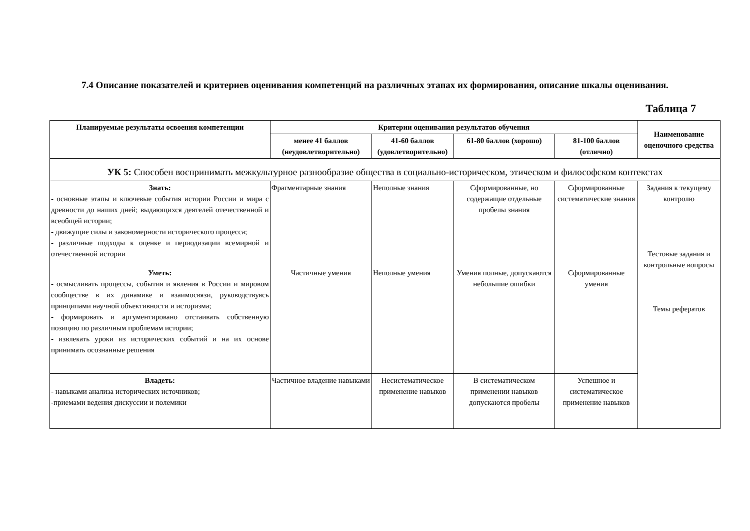7.4 Описание показателей и критериев оценивания компетенций на различных этапах их формирования, описание шкалы оценивания.
Таблица 7
| Планируемые результаты освоения компетенции | Критерии оценивания результатов обучения | | | | Наименование оценочного средства |
| --- | --- | --- | --- | --- | --- |
| | менее 41 баллов (неудовлетворительно) | 41-60 баллов (удовлетворительно) | 61-80 баллов (хорошо) | 81-100 баллов (отлично) | |
| УК 5: Способен воспринимать межкультурное разнообразие общества в социально-историческом, этическом и философском контекстах | | | | | |
| Знать: - основные этапы и ключевые события истории России и мира с древности до наших дней; выдающихся деятелей отечественной и всеобщей истории; - движущие силы и закономерности исторического процесса; - различные подходы к оценке и периодизации всемирной и отечественной истории | Фрагментарные знания | Неполные знания | Сформированные, но содержащие отдельные пробелы знания | Сформированные систематические знания | Задания к текущему контролю Тестовые задания и контрольные вопросы Темы рефератов |
| Уметь: - осмысливать процессы, события и явления в России и мировом сообществе в их динамике и взаимосвязи, руководствуясь принципами научной объективности и историзма; - формировать и аргументировано отстаивать собственную позицию по различным проблемам истории; - извлекать уроки из исторических событий и на их основе принимать осознанные решения | Частичные умения | Неполные умения | Умения полные, допускаются небольшие ошибки | Сформированные умения | |
| Владеть: - навыками анализа исторических источников; -приемами ведения дискуссии и полемики | Частичное владение навыками | Несистематическое применение навыков | В систематическом применении навыков допускаются пробелы | Успешное и систематическое применение навыков | |